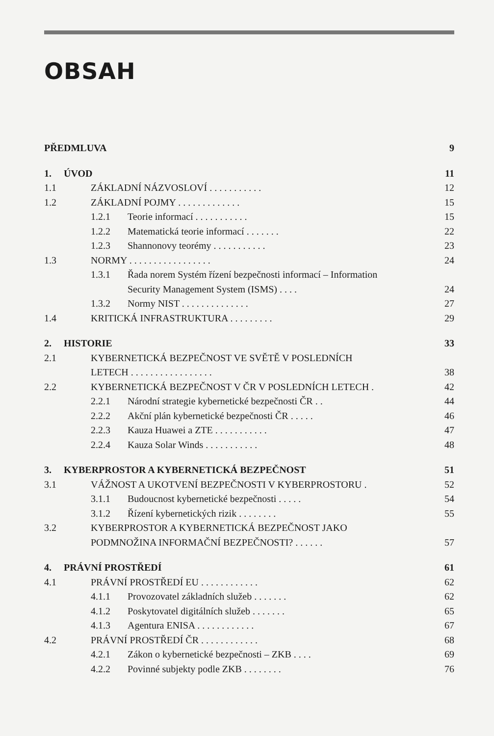OBSAH
PŘEDMLUVA 9
1. ÚVOD 11
1.1 ZÁKLADNÍ NÁZVOSLOVÍ . . . . . . . . . . . 12
1.2 ZÁKLADNÍ POJMY . . . . . . . . . . . . . 15
1.2.1 Teorie informací . . . . . . . . . . . 15
1.2.2 Matematická teorie informací . . . . . . . 22
1.2.3 Shannonovy teorémy . . . . . . . . . . . 23
1.3 NORMY . . . . . . . . . . . . . . . . . 24
1.3.1 Řada norem Systém řízení bezpečnosti informací – Information
Security Management System (ISMS) . . . . 24
1.3.2 Normy NIST . . . . . . . . . . . . . . 27
1.4 KRITICKÁ INFRASTRUKTURA . . . . . . . . . 29
2. HISTORIE 33
2.1 KYBERNETICKÁ BEZPEČNOST VE SVĚTĚ V POSLEDNÍCH
LETECH . . . . . . . . . . . . . . . . . 38
2.2 KYBERNETICKÁ BEZPEČNOST V ČR V POSLEDNÍCH LETECH . 42
2.2.1 Národní strategie kybernetické bezpečnosti ČR . . 44
2.2.2 Akční plán kybernetické bezpečnosti ČR . . . . . 46
2.2.3 Kauza Huawei a ZTE . . . . . . . . . . . 47
2.2.4 Kauza Solar Winds . . . . . . . . . . . 48
3. KYBERPROSTOR A KYBERNETICKÁ BEZPEČNOST 51
3.1 VÁŽNOST A UKOTVENÍ BEZPEČNOSTI V KYBERPROSTORU . 52
3.1.1 Budoucnost kybernetické bezpečnosti . . . . . 54
3.1.2 Řízení kybernetických rizik . . . . . . . . 55
3.2 KYBERPROSTOR A KYBERNETICKÁ BEZPEČNOST JAKO
PODMNOŽINA INFORMAČNÍ BEZPEČNOSTI? . . . . . . 57
4. PRÁVNÍ PROSTŘEDÍ 61
4.1 PRÁVNÍ PROSTŘEDÍ EU . . . . . . . . . . . . 62
4.1.1 Provozovatel základních služeb . . . . . . . 62
4.1.2 Poskytovatel digitálních služeb . . . . . . . 65
4.1.3 Agentura ENISA . . . . . . . . . . . . 67
4.2 PRÁVNÍ PROSTŘEDÍ ČR . . . . . . . . . . . . 68
4.2.1 Zákon o kybernetické bezpečnosti – ZKB . . . . 69
4.2.2 Povinné subjekty podle ZKB . . . . . . . . 76